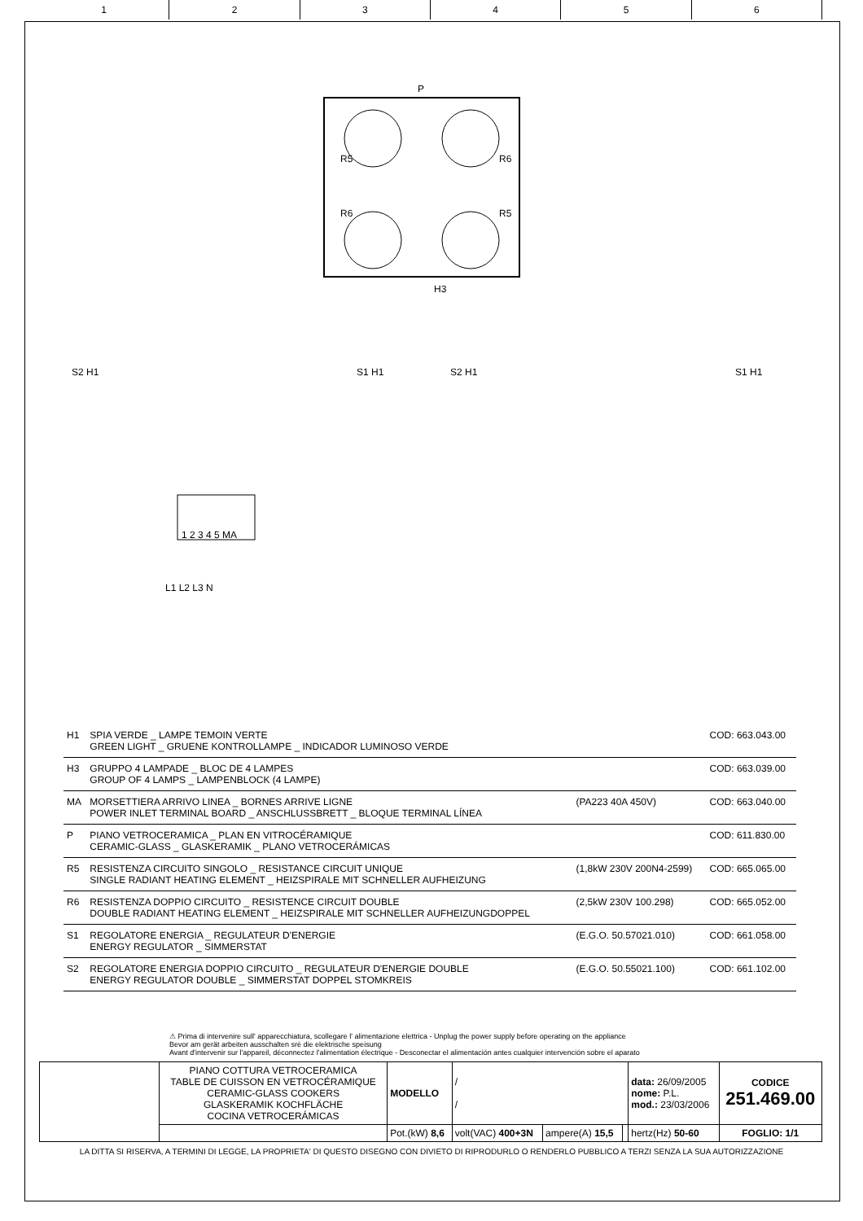123456
P
R5 R6
R6 R5
H3
S2 H1 S1 H1 S2 H1 S1 H1
1 2 3 4 5 MA
L1 L2 L3 N
| H1 | SPIA VERDE _ LAMPE TEMOIN VERTE GREEN LIGHT _ GRUENE KONTROLLAMPE _ INDICADOR LUMINOSO VERDE | | COD: 663.043.00 |
| H3 | GRUPPO 4 LAMPADE _ BLOC DE 4 LAMPES GROUP OF 4 LAMPS _ LAMPENBLOCK (4 LAMPE) | | COD: 663.039.00 |
| MA | MORSETTIERA ARRIVO LINEA _ BORNES ARRIVE LIGNE POWER INLET TERMINAL BOARD _ ANSCHLUSSBRETT _ BLOQUE TERMINAL LÍNEA | (PA223 40A 450V) | COD: 663.040.00 |
| P | PIANO VETROCERAMICA _ PLAN EN VITROCÉRAMIQUE CERAMIC-GLASS _ GLASKERAMIK _ PLANO VETROCERÁMICAS | | COD: 611.830.00 |
| R5 | RESISTENZA CIRCUITO SINGOLO _ RESISTANCE CIRCUIT UNIQUE SINGLE RADIANT HEATING ELEMENT _ HEIZSPIRALE MIT SCHNELLER AUFHEIZUNG | (1,8kW 230V 200N4-2599) | COD: 665.065.00 |
| R6 | RESISTENZA DOPPIO CIRCUITO _ RESISTENCE CIRCUIT DOUBLE DOUBLE RADIANT HEATING ELEMENT _ HEIZSPIRALE MIT SCHNELLER AUFHEIZUNGDOPPEL | (2,5kW 230V 100.298) | COD: 665.052.00 |
| S1 | REGOLATORE ENERGIA _ REGULATEUR D'ENERGIE ENERGY REGULATOR _ SIMMERSTAT | (E.G.O. 50.57021.010) | COD: 661.058.00 |
| S2 | REGOLATORE ENERGIA DOPPIO CIRCUITO _ REGULATEUR D'ENERGIE DOUBLE ENERGY REGULATOR DOUBLE _ SIMMERSTAT DOPPEL STOMKREIS | (E.G.O. 50.55021.100) | COD: 661.102.00 |
⚠ Prima di intervenire sull' apparecchiatura, scollegare l' alimentazione elettrica - Unplug the power supply before operating on the appliance
Bevor am gerät arbeiten ausschalten srè die elektrische speisung
Avant d'intervenir sur l'appareil, déconnectez l'alimentation électrique - Desconectar el alimentación antes cualquier intervención sobre el aparato
| | PIANO COTTURA VETROCERAMICA TABLE DE CUISSON EN VETROCÉRAMIQUE CERAMIC-GLASS COOKERS GLASKERAMIK KOCHFLÄCHE COCINA VETROCERÁMICAS | MODELLO | / / | | | data: 26/09/2005 nome: P.L. mod.: 23/03/2006 | CODICE 251.469.00 |
| | | Pot.(kW) 8,6 | volt(VAC) 400+3N | ampere(A) 15,5 | | hertz(Hz) 50-60 | FOGLIO: 1/1 |
LA DITTA SI RISERVA, A TERMINI DI LEGGE, LA PROPRIETA' DI QUESTO DISEGNO CON DIVIETO DI RIPRODURLO O RENDERLO PUBBLICO A TERZI SENZA LA SUA AUTORIZZAZIONE